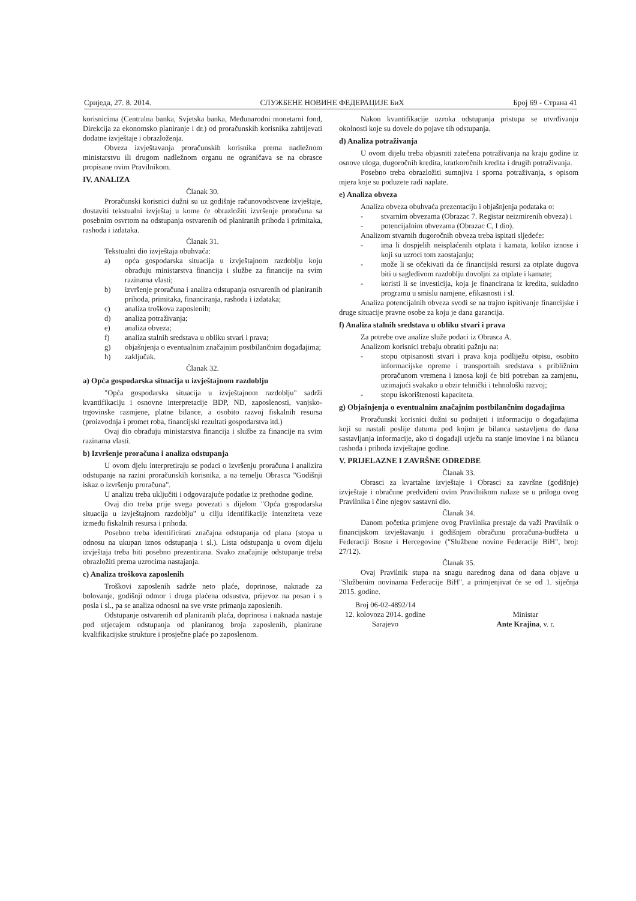Сриједа, 27. 8. 2014. СЛУЖБЕНЕ НОВИНЕ ФЕДЕРАЦИЈЕ БиХ Број 69 - Страна 41
korisnicima (Centralna banka, Svjetska banka, Međunarodni monetarni fond, Direkcija za ekonomsko planiranje i dr.) od proračunskih korisnika zahtijevati dodatne izvještaje i obrazloženja.
Obveza izvještavanja proračunskih korisnika prema nadležnom ministarstvu ili drugom nadležnom organu ne ograničava se na obrasce propisane ovim Pravilnikom.
IV. ANALIZA
Članak 30.
Proračunski korisnici dužni su uz godišnje računovodstvene izvještaje, dostaviti tekstualni izvještaj u kome će obrazložiti izvršenje proračuna sa posebnim osvrtom na odstupanja ostvarenih od planiranih prihoda i primitaka, rashoda i izdataka.
Članak 31.
Tekstualni dio izvještaja obuhvaća:
a) opća gospodarska situacija u izvještajnom razdoblju koju obrađuju ministarstva financija i službe za financije na svim razinama vlasti;
b) izvršenje proračuna i analiza odstupanja ostvarenih od planiranih prihoda, primitaka, financiranja, rashoda i izdataka;
c) analiza troškova zaposlenih;
d) analiza potraživanja;
e) analiza obveza;
f) analiza stalnih sredstava u obliku stvari i prava;
g) objašnjenja o eventualnim značajnim postbilančnim događajima;
h) zaključak.
Članak 32.
a) Opća gospodarska situacija u izvještajnom razdoblju
"Opća gospodarska situacija u izvještajnom razdoblju" sadrži kvantifikaciju i osnovne interpretacije BDP, ND, zaposlenosti, vanjsko-trgovinske razmjene, platne bilance, a osobito razvoj fiskalnih resursa (proizvodnja i promet roba, financijski rezultati gospodarstva itd.)
Ovaj dio obrađuju ministarstva financija i službe za financije na svim razinama vlasti.
b) Izvršenje proračuna i analiza odstupanja
U ovom djelu interpretiraju se podaci o izvršenju proračuna i analizira odstupanje na razini proračunskih korisnika, a na temelju Obrasca "Godišnji iskaz o izvršenju proračuna".
U analizu treba uključiti i odgovarajuće podatke iz prethodne godine.
Ovaj dio treba prije svega povezati s dijelom "Opća gospodarska situacija u izvještajnom razdoblju" u cilju identifikacije intenziteta veze između fiskalnih resursa i prihoda.
Posebno treba identificirati značajna odstupanja od plana (stopa u odnosu na ukupan iznos odstupanja i sl.). Lista odstupanja u ovom dijelu izvještaja treba biti posebno prezentirana. Svako značajnije odstupanje treba obrazložiti prema uzrocima nastajanja.
c) Analiza troškova zaposlenih
Troškovi zaposlenih sadrže neto plaće, doprinose, naknade za bolovanje, godišnji odmor i druga plaćena odsustva, prijevoz na posao i s posla i sl., pa se analiza odnosni na sve vrste primanja zaposlenih.
Odstupanje ostvarenih od planiranih plaća, doprinosa i naknada nastaje pod utjecajem odstupanja od planiranog broja zaposlenih, planirane kvalifikacijske strukture i prosječne plaće po zaposlenom.
Nakon kvantifikacije uzroka odstupanja pristupa se utvrđivanju okolnosti koje su dovele do pojave tih odstupanja.
d) Analiza potraživanja
U ovom dijelu treba objasniti zatečena potraživanja na kraju godine iz osnove uloga, dugoročnih kredita, kratkoročnih kredita i drugih potraživanja.
Posebno treba obrazložiti sumnjiva i sporna potraživanja, s opisom mjera koje su poduzete radi naplate.
e) Analiza obveza
Analiza obveza obuhvaća prezentaciju i objašnjenja podataka o:
- stvarnim obvezama (Obrazac 7. Registar neizmirenih obveza) i
- potencijalnim obvezama (Obrazac C, I dio).
Analizom stvarnih dugoročnih obveza treba ispitati sljedeće:
- ima li dospjelih neisplaćenih otplata i kamata, koliko iznose i koji su uzroci tom zaostajanju;
- može li se očekivati da će financijski resursi za otplate dugova biti u sagledivom razdoblju dovoljni za otplate i kamate;
- koristi li se investicija, koja je financirana iz kredita, sukladno programu u smislu namjene, efikasnosti i sl.
Analiza potencijalnih obveza svodi se na trajno ispitivanje financijske i druge situacije pravne osobe za koju je dana garancija.
f) Analiza stalnih sredstava u obliku stvari i prava
Za potrebe ove analize služe podaci iz Obrasca A.
Analizom korisnici trebaju obratiti pažnju na:
- stopu otpisanosti stvari i prava koja podliježu otpisu, osobito informacijske opreme i transportnih sredstava s približnim proračunom vremena i iznosa koji će biti potreban za zamjenu, uzimajući svakako u obzir tehnički i tehnološki razvoj;
- stopu iskorištenosti kapaciteta.
g) Objašnjenja o eventualnim značajnim postbilančnim događajima
Proračunski korisnici dužni su podnijeti i informaciju o događajima koji su nastali poslije datuma pod kojim je bilanca sastavljena do dana sastavljanja informacije, ako ti događaji utječu na stanje imovine i na bilancu rashoda i prihoda izvještajne godine.
V. PRIJELAZNE I ZAVRŠNE ODREDBE
Članak 33.
Obrasci za kvartalne izvještaje i Obrasci za završne (godišnje) izvještaje i obračune predviđeni ovim Pravilnikom nalaze se u prilogu ovog Pravilnika i čine njegov sastavni dio.
Članak 34.
Danom početka primjene ovog Pravilnika prestaje da važi Pravilnik o financijskom izvještavanju i godišnjem obračunu proračuna-budžeta u Federaciji Bosne i Hercegovine ("Službene novine Federacije BiH", broj: 27/12).
Članak 35.
Ovaj Pravilnik stupa na snagu narednog dana od dana objave u "Službenim novinama Federacije BiH", a primjenjivat će se od 1. siječnja 2015. godine.
Broj 06-02-4892/14
12. kolovoza 2014. godine
Sarajevo
Ministar
Ante Krajina, v. r.